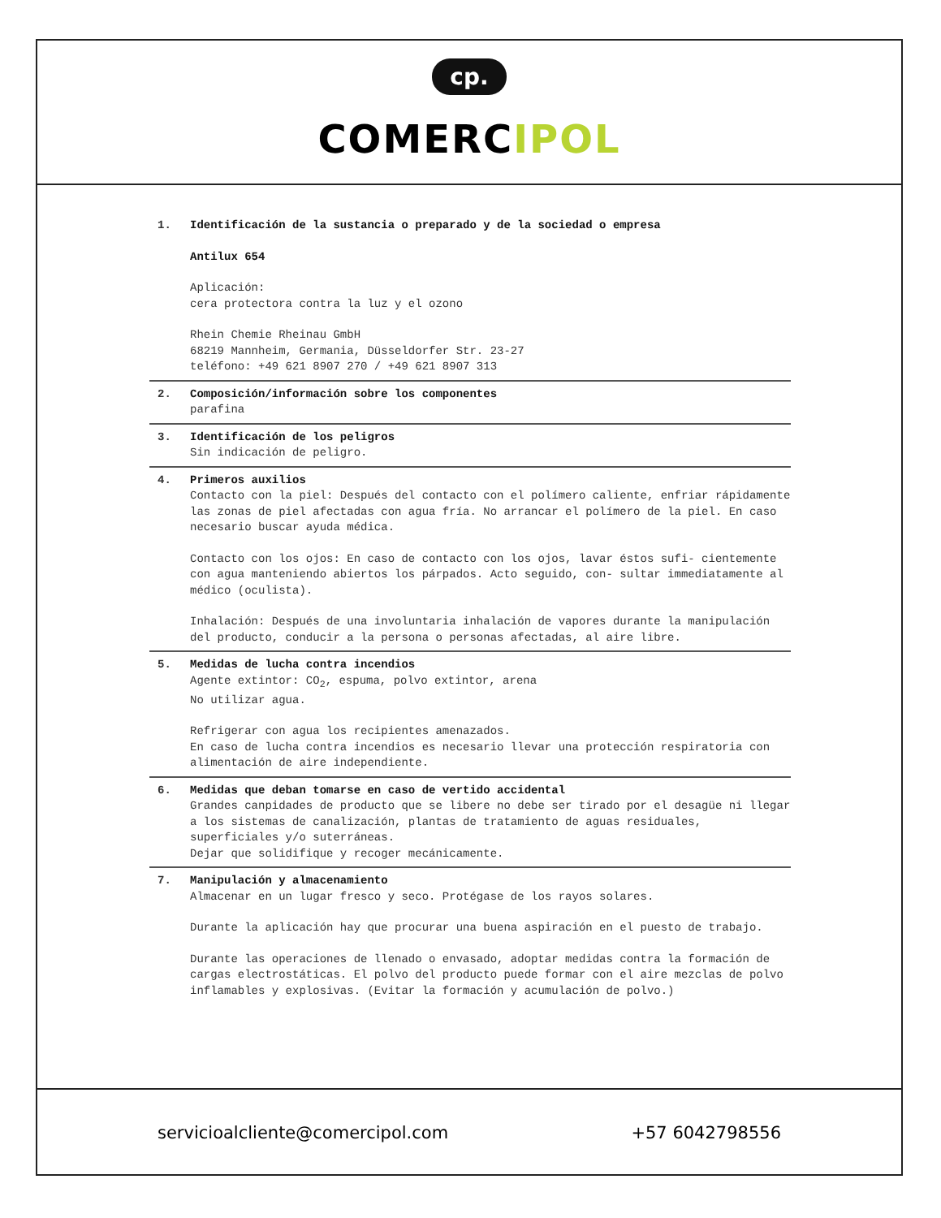cp.
COMERCIPOL
1. Identificación de la sustancia o preparado y de la sociedad o empresa
Antilux 654
Aplicación:
cera protectora contra la luz y el ozono
Rhein Chemie Rheinau GmbH
68219 Mannheim, Germania, Düsseldorfer Str. 23-27
teléfono: +49 621 8907 270 / +49 621 8907 313
2. Composición/información sobre los componentes
parafina
3. Identificación de los peligros
Sin indicación de peligro.
4. Primeros auxilios
Contacto con la piel: Después del contacto con el polímero caliente, enfriar rápidamente las zonas de piel afectadas con agua fría. No arrancar el polímero de la piel. En caso necesario buscar ayuda médica.
Contacto con los ojos: En caso de contacto con los ojos, lavar éstos sufi- cientemente con agua manteniendo abiertos los párpados. Acto seguido, con- sultar immediatamente al médico (oculista).
Inhalación: Después de una involuntaria inhalación de vapores durante la manipulación del producto, conducir a la persona o personas afectadas, al aire libre.
5. Medidas de lucha contra incendios
Agente extintor: CO<sub>2</sub>, espuma, polvo extintor, arena
No utilizar agua.
Refrigerar con agua los recipientes amenazados.
En caso de lucha contra incendios es necesario llevar una protección respiratoria con alimentación de aire independiente.
6. Medidas que deban tomarse en caso de vertido accidental
Grandes canpidades de producto que se libere no debe ser tirado por el desagüe ni llegar a los sistemas de canalización, plantas de tratamiento de aguas residuales, superficiales y/o suterráneas.
Dejar que solidifique y recoger mecánicamente.
7. Manipulación y almacenamiento
Almacenar en un lugar fresco y seco. Protégase de los rayos solares.
Durante la aplicación hay que procurar una buena aspiración en el puesto de trabajo.
Durante las operaciones de llenado o envasado, adoptar medidas contra la formación de cargas electrostáticas. El polvo del producto puede formar con el aire mezclas de polvo inflamables y explosivas. (Evitar la formación y acumulación de polvo.)
servicioalcliente@comercipol.com +57 6042798556